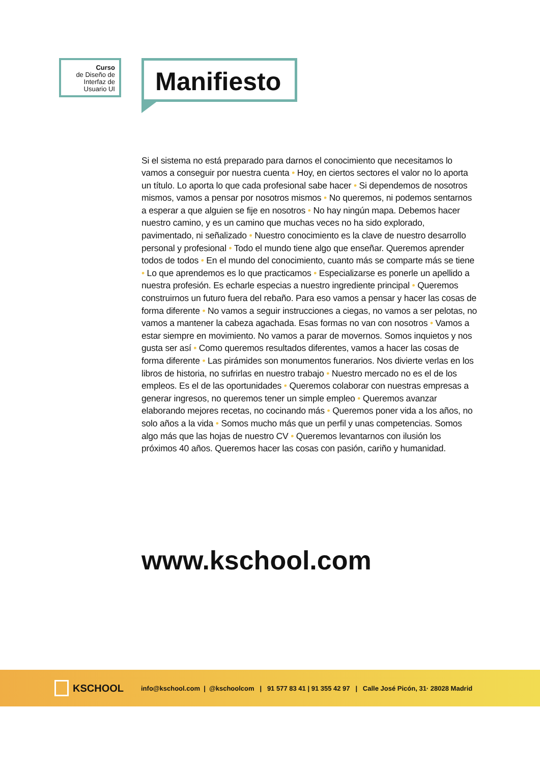Curso
de Diseño de
Interfaz de
Usuario UI
Manifiesto
Si el sistema no está preparado para darnos el conocimiento que necesitamos lo vamos a conseguir por nuestra cuenta • Hoy, en ciertos sectores el valor no lo aporta un título. Lo aporta lo que cada profesional sabe hacer • Si dependemos de nosotros mismos, vamos a pensar por nosotros mismos • No queremos, ni podemos sentarnos a esperar a que alguien se fije en nosotros • No hay ningún mapa. Debemos hacer nuestro camino, y es un camino que muchas veces no ha sido explorado, pavimentado, ni señalizado • Nuestro conocimiento es la clave de nuestro desarrollo personal y profesional • Todo el mundo tiene algo que enseñar. Queremos aprender todos de todos • En el mundo del conocimiento, cuanto más se comparte más se tiene • Lo que aprendemos es lo que practicamos • Especializarse es ponerle un apellido a nuestra profesión. Es echarle especias a nuestro ingrediente principal • Queremos construirnos un futuro fuera del rebaño. Para eso vamos a pensar y hacer las cosas de forma diferente • No vamos a seguir instrucciones a ciegas, no vamos a ser pelotas, no vamos a mantener la cabeza agachada. Esas formas no van con nosotros • Vamos a estar siempre en movimiento. No vamos a parar de movernos. Somos inquietos y nos gusta ser así • Como queremos resultados diferentes, vamos a hacer las cosas de forma diferente • Las pirámides son monumentos funerarios. Nos divierte verlas en los libros de historia, no sufrirlas en nuestro trabajo • Nuestro mercado no es el de los empleos. Es el de las oportunidades • Queremos colaborar con nuestras empresas a generar ingresos, no queremos tener un simple empleo • Queremos avanzar elaborando mejores recetas, no cocinando más • Queremos poner vida a los años, no solo años a la vida • Somos mucho más que un perfil y unas competencias. Somos algo más que las hojas de nuestro CV • Queremos levantarnos con ilusión los próximos 40 años. Queremos hacer las cosas con pasión, cariño y humanidad.
www.kschool.com
KSCHOOL
info@kschool.com | @kschoolcom | 91 577 83 41 | 91 355 42 97 | Calle José Picón, 31· 28028 Madrid